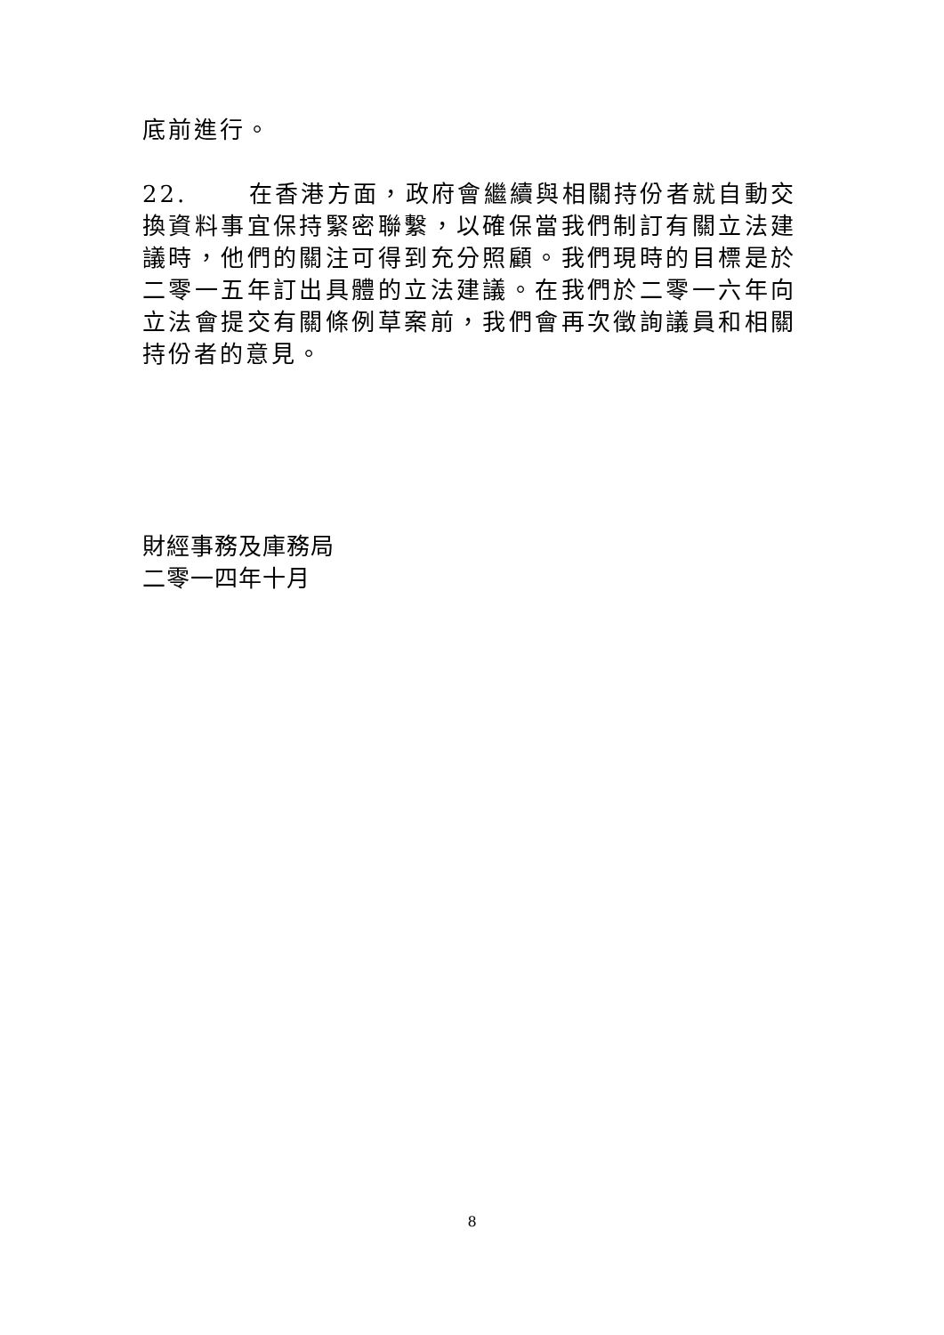底前進行。
22. 在香港方面，政府會繼續與相關持份者就自動交換資料事宜保持緊密聯繫，以確保當我們制訂有關立法建議時，他們的關注可得到充分照顧。我們現時的目標是於二零一五年訂出具體的立法建議。在我們於二零一六年向立法會提交有關條例草案前，我們會再次徵詢議員和相關持份者的意見。
財經事務及庫務局
二零一四年十月
8